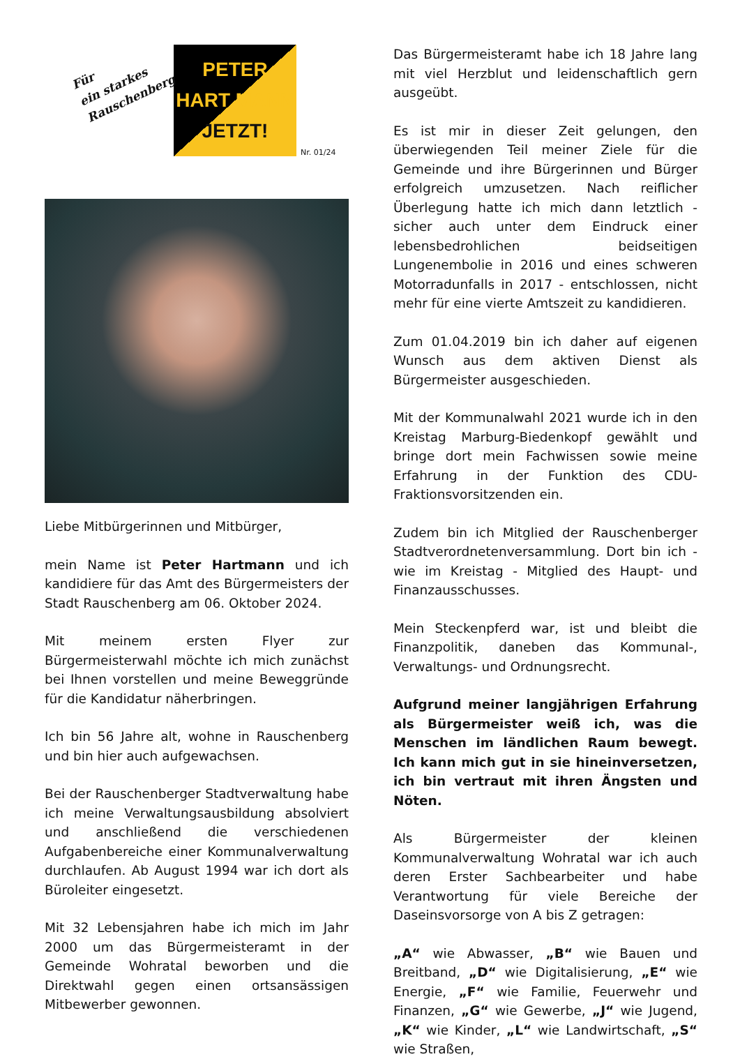Für
ein starkes
Rauschenberg
PETER
HART MANN
JETZT!
Nr. 01/24
Liebe Mitbürgerinnen und Mitbürger,
mein Name ist Peter Hartmann und ich kandidiere für das Amt des Bürgermeisters der Stadt Rauschenberg am 06. Oktober 2024.
Mit meinem ersten Flyer zur Bürgermeisterwahl möchte ich mich zunächst bei Ihnen vorstellen und meine Beweggründe für die Kandidatur näherbringen.
Ich bin 56 Jahre alt, wohne in Rauschenberg und bin hier auch aufgewachsen.
Bei der Rauschenberger Stadtverwaltung habe ich meine Verwaltungsausbildung absolviert und anschließend die verschiedenen Aufgabenbereiche einer Kommunalverwaltung durchlaufen. Ab August 1994 war ich dort als Büroleiter eingesetzt.
Mit 32 Lebensjahren habe ich mich im Jahr 2000 um das Bürgermeisteramt in der Gemeinde Wohratal beworben und die Direktwahl gegen einen ortsansässigen Mitbewerber gewonnen.
Das Bürgermeisteramt habe ich 18 Jahre lang mit viel Herzblut und leidenschaftlich gern ausgeübt.
Es ist mir in dieser Zeit gelungen, den überwiegenden Teil meiner Ziele für die Gemeinde und ihre Bürgerinnen und Bürger erfolgreich umzusetzen. Nach reiflicher Überlegung hatte ich mich dann letztlich - sicher auch unter dem Eindruck einer lebensbedrohlichen beidseitigen Lungenembolie in 2016 und eines schweren Motorradunfalls in 2017 - entschlossen, nicht mehr für eine vierte Amtszeit zu kandidieren.
Zum 01.04.2019 bin ich daher auf eigenen Wunsch aus dem aktiven Dienst als Bürgermeister ausgeschieden.
Mit der Kommunalwahl 2021 wurde ich in den Kreistag Marburg-Biedenkopf gewählt und bringe dort mein Fachwissen sowie meine Erfahrung in der Funktion des CDU-Fraktionsvorsitzenden ein.
Zudem bin ich Mitglied der Rauschenberger Stadtverordnetenversammlung. Dort bin ich - wie im Kreistag - Mitglied des Haupt- und Finanzausschusses.
Mein Steckenpferd war, ist und bleibt die Finanzpolitik, daneben das Kommunal-, Verwaltungs- und Ordnungsrecht.
Aufgrund meiner langjährigen Erfahrung als Bürgermeister weiß ich, was die Menschen im ländlichen Raum bewegt. Ich kann mich gut in sie hineinversetzen, ich bin vertraut mit ihren Ängsten und Nöten.
Als Bürgermeister der kleinen Kommunalverwaltung Wohratal war ich auch deren Erster Sachbearbeiter und habe Verantwortung für viele Bereiche der Daseinsvorsorge von A bis Z getragen:
„A“ wie Abwasser, „B“ wie Bauen und Breitband, „D“ wie Digitalisierung, „E“ wie Energie, „F“ wie Familie, Feuerwehr und Finanzen, „G“ wie Gewerbe, „J“ wie Jugend, „K“ wie Kinder, „L“ wie Landwirtschaft, „S“ wie Straßen,